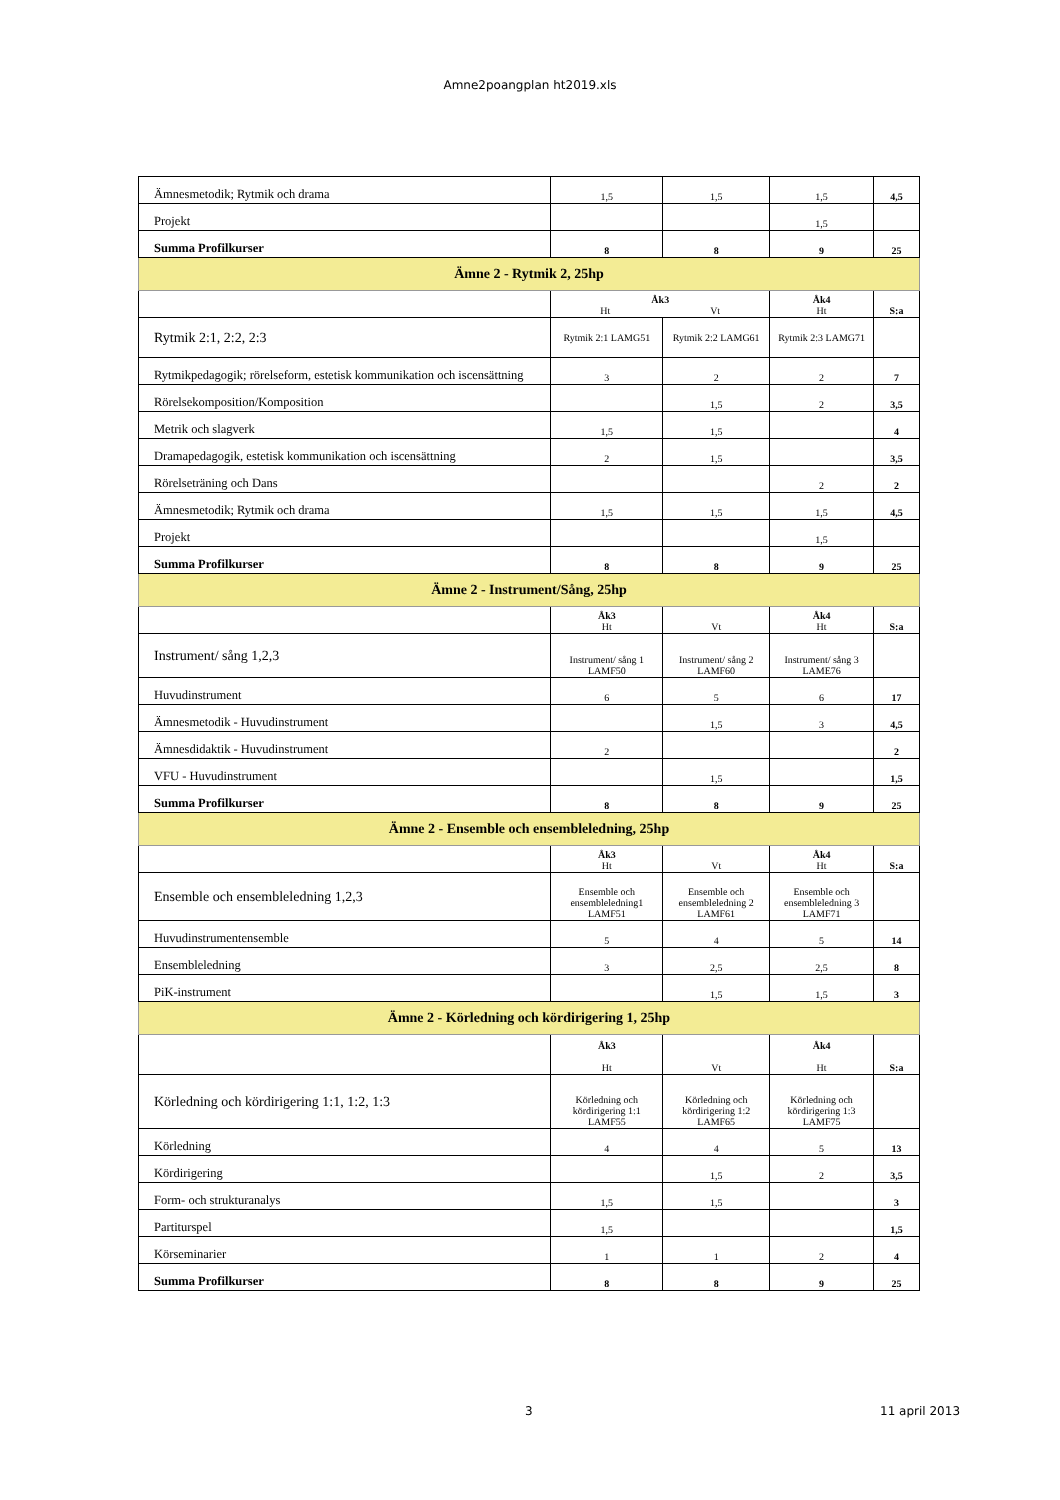Amne2poangplan ht2019.xls
| Ämnesmetodik; Rytmik och drama | 1,5 | 1,5 | 1,5 | 4,5 |
| Projekt | | | 1,5 | |
| Summa Profilkurser | 8 | 8 | 9 | 25 |
| Ämne 2 - Rytmik 2, 25hp | | | | |
| | Åk3 Ht Vt | | Åk4 Ht | S:a |
| Rytmik 2:1, 2:2, 2:3 | Rytmik 2:1 LAMG51 | Rytmik 2:2 LAMG61 | Rytmik 2:3 LAMG71 | |
| Rytmikpedagogik; rörelseform, estetisk kommunikation och iscensättning | 3 | 2 | 2 | 7 |
| Rörelsekomposition/Komposition | | 1,5 | 2 | 3,5 |
| Metrik och slagverk | 1,5 | 1,5 | | 4 |
| Dramapedagogik, estetisk kommunikation och iscensättning | 2 | 1,5 | | 3,5 |
| Rörelseträning och Dans | | | 2 | 2 |
| Ämnesmetodik; Rytmik och drama | 1,5 | 1,5 | 1,5 | 4,5 |
| Projekt | | | 1,5 | |
| Summa Profilkurser | 8 | 8 | 9 | 25 |
| Ämne 2 - Instrument/Sång, 25hp | | | | |
| | Åk3 Ht | Vt | Åk4 Ht | S:a |
| Instrument/ sång 1,2,3 | Instrument/ sång 1 LAMF50 | Instrument/ sång 2 LAMF60 | Instrument/ sång 3 LAME76 | |
| Huvudinstrument | 6 | 5 | 6 | 17 |
| Ämnesmetodik - Huvudinstrument | | 1,5 | 3 | 4,5 |
| Ämnesdidaktik - Huvudinstrument | 2 | | | 2 |
| VFU - Huvudinstrument | | 1,5 | | 1,5 |
| Summa Profilkurser | 8 | 8 | 9 | 25 |
| Ämne 2 - Ensemble och ensembleledning, 25hp | | | | |
| | Åk3 Ht | Vt | Åk4 Ht | S:a |
| Ensemble och ensembleledning 1,2,3 | Ensemble och ensembleledning1 LAMF51 | Ensemble och ensembleledning 2 LAMF61 | Ensemble och ensembleledning 3 LAMF71 | |
| Huvudinstrumentensemble | 5 | 4 | 5 | 14 |
| Ensembleledning | 3 | 2,5 | 2,5 | 8 |
| PiK-instrument | | 1,5 | 1,5 | 3 |
| Ämne 2 - Körledning och kördirigering 1, 25hp | | | | |
| | Åk3 Ht | Vt | Åk4 Ht | S:a |
| Körledning och kördirigering 1:1, 1:2, 1:3 | Körledning och kördirigering 1:1 LAMF55 | Körledning och kördirigering 1:2 LAMF65 | Körledning och kördirigering 1:3 LAMF75 | |
| Körledning | 4 | 4 | 5 | 13 |
| Kördirigering | | 1,5 | 2 | 3,5 |
| Form- och strukturanalys | 1,5 | 1,5 | | 3 |
| Partiturspel | 1,5 | | | 1,5 |
| Körseminarier | 1 | 1 | 2 | 4 |
| Summa Profilkurser | 8 | 8 | 9 | 25 |
3 11 april 2013